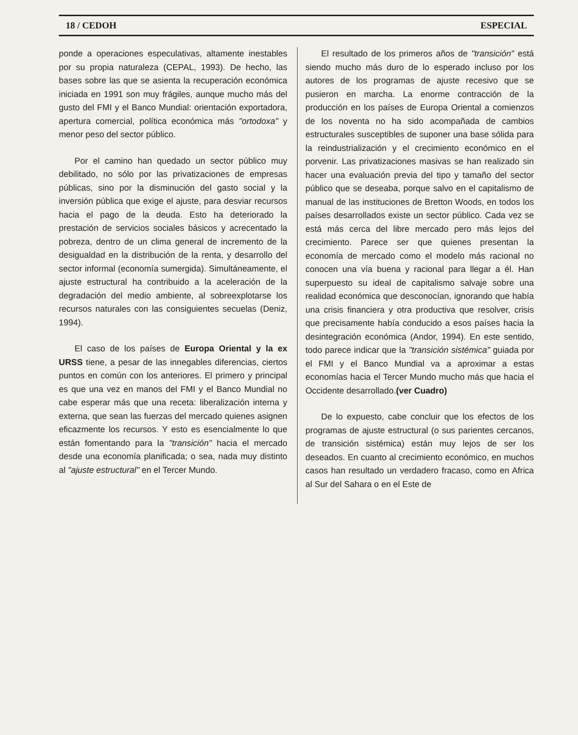18 / CEDOH ESPECIAL
ponde a operaciones especulativas, altamente inestables por su propia naturaleza (CEPAL, 1993). De hecho, las bases sobre las que se asienta la recuperación económica iniciada en 1991 son muy frágiles, aunque mucho más del gusto del FMI y el Banco Mundial: orientación exportadora, apertura comercial, política económica más "ortodoxa" y menor peso del sector público.
Por el camino han quedado un sector público muy debilitado, no sólo por las privatizaciones de empresas públicas, sino por la disminución del gasto social y la inversión pública que exige el ajuste, para desviar recursos hacia el pago de la deuda. Esto ha deteriorado la prestación de servicios sociales básicos y acrecentado la pobreza, dentro de un clima general de incremento de la desigualdad en la distribución de la renta, y desarrollo del sector informal (economía sumergida). Simultáneamente, el ajuste estructural ha contribuido a la aceleración de la degradación del medio ambiente, al sobreexplotarse los recursos naturales con las consiguientes secuelas (Deniz, 1994).
El caso de los países de Europa Oriental y la ex URSS tiene, a pesar de las innegables diferencias, ciertos puntos en común con los anteriores. El primero y principal es que una vez en manos del FMI y el Banco Mundial no cabe esperar más que una receta: liberalización interna y externa, que sean las fuerzas del mercado quienes asignen eficazmente los recursos. Y esto es esencialmente lo que están fomentando para la "transición" hacia el mercado desde una economía planificada; o sea, nada muy distinto al "ajuste estructural" en el Tercer Mundo.
El resultado de los primeros años de "transición" está siendo mucho más duro de lo esperado incluso por los autores de los programas de ajuste recesivo que se pusieron en marcha. La enorme contracción de la producción en los países de Europa Oriental a comienzos de los noventa no ha sido acompañada de cambios estructurales susceptibles de suponer una base sólida para la reindustrialización y el crecimiento económico en el porvenir. Las privatizaciones masivas se han realizado sin hacer una evaluación previa del tipo y tamaño del sector público que se deseaba, porque salvo en el capitalismo de manual de las instituciones de Bretton Woods, en todos los países desarrollados existe un sector público. Cada vez se está más cerca del libre mercado pero más lejos del crecimiento. Parece ser que quienes presentan la economía de mercado como el modelo más racional no conocen una vía buena y racional para llegar a él. Han superpuesto su ideal de capitalismo salvaje sobre una realidad económica que desconocían, ignorando que había una crisis financiera y otra productiva que resolver, crisis que precisamente había conducido a esos países hacia la desintegración económica (Andor, 1994). En este sentido, todo parece indicar que la "transición sistémica" guiada por el FMI y el Banco Mundial va a aproximar a estas economías hacia el Tercer Mundo mucho más que hacia el Occidente desarrollado.(ver Cuadro)
De lo expuesto, cabe concluir que los efectos de los programas de ajuste estructural (o sus parientes cercanos, de transición sistémica) están muy lejos de ser los deseados. En cuanto al crecimiento económico, en muchos casos han resultado un verdadero fracaso, como en Africa al Sur del Sahara o en el Este de